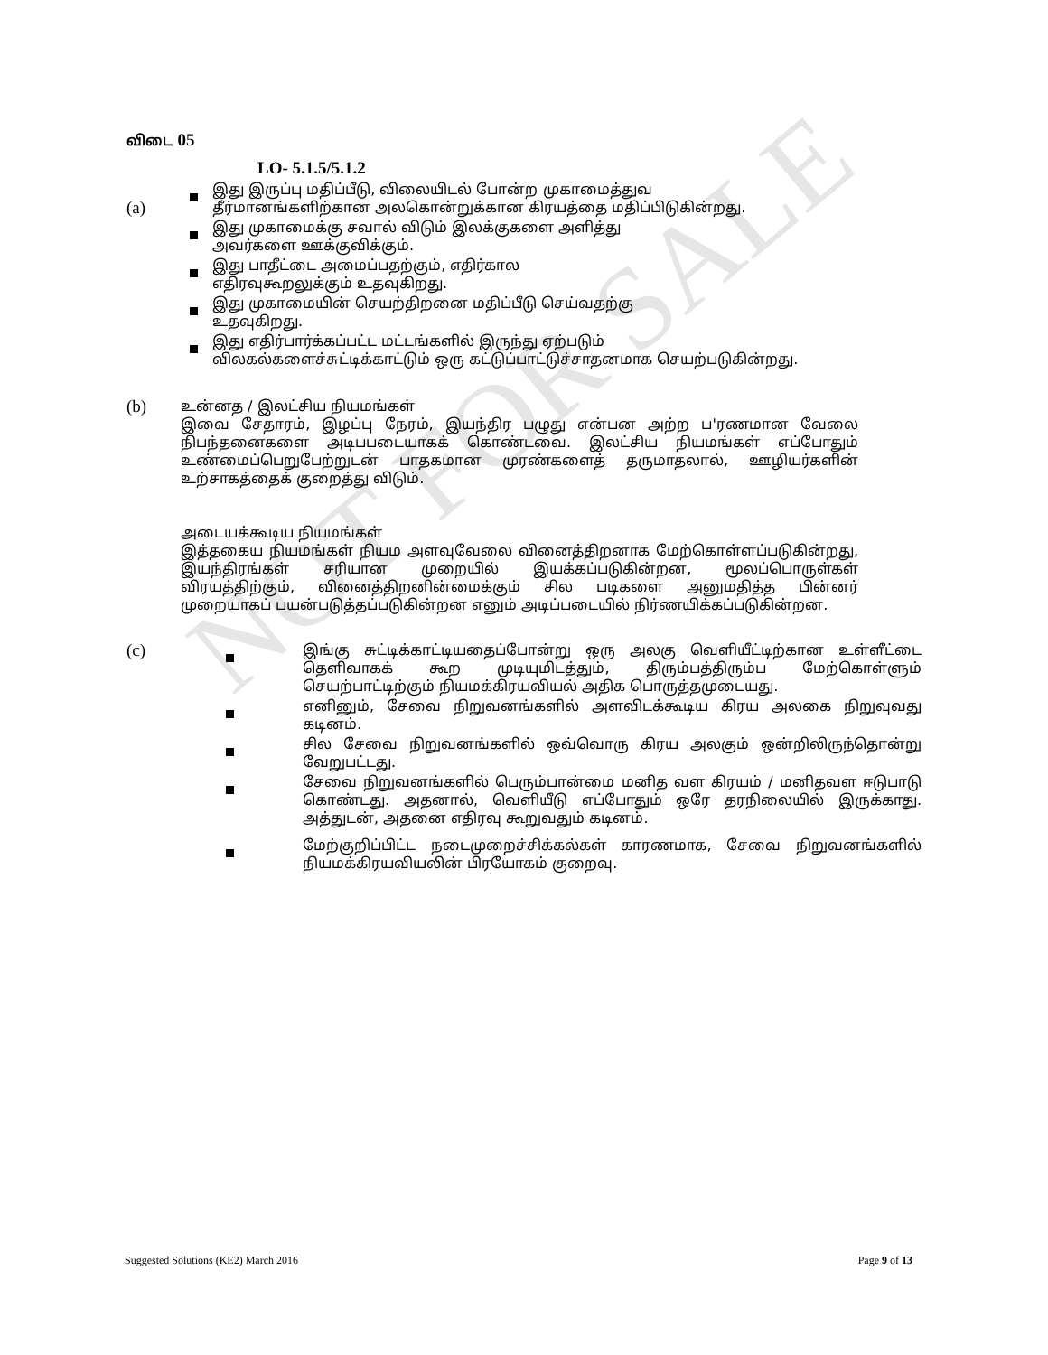NOT FOR SALE
விடை 05
LO- 5.1.5/5.1.2
(a)
இது இருப்பு மதிப்பீடு, விலையிடல் போன்ற முகாமைத்துவ
தீர்மானங்களிற்கான அலகொன்றுக்கான கிரயத்தை மதிப்பிடுகின்றது.
இது முகாமைக்கு சவால் விடும் இலக்குகளை அளித்து
அவர்களை ஊக்குவிக்கும்.
இது பாதீட்டை அமைப்பதற்கும், எதிர்கால
எதிரவுகூறலுக்கும் உதவுகிறது.
இது முகாமையின் செயற்திறனை மதிப்பீடு செய்வதற்கு
உதவுகிறது.
இது எதிர்பார்க்கப்பட்ட மட்டங்களில் இருந்து ஏற்படும்
விலகல்களைச்சுட்டிக்காட்டும் ஒரு கட்டுப்பாட்டுச்சாதனமாக செயற்படுகின்றது.
(b)
உன்னத / இலட்சிய நியமங்கள்
இவை சேதாரம், இழப்பு நேரம், இயந்திர பழுது என்பன அற்ற ப'ரணமான வேலை நிபந்தனைகளை அடிபபடையாகக் கொண்டவை. இலட்சிய நியமங்கள் எப்போதும் உண்மைப்பெறுபேற்றுடன் பாதகமான முரண்களைத் தருமாதலால், ஊழியர்களின் உற்சாகத்தைக் குறைத்து விடும்.
அடையக்கூடிய நியமங்கள்
இத்தகைய நியமங்கள் நியம அளவுவேலை வினைத்திறனாக மேற்கொள்ளப்படுகின்றது, இயந்திரங்கள் சரியான முறையில் இயக்கப்படுகின்றன, மூலப்பொருள்கள் விரயத்திற்கும், வினைத்திறனின்மைக்கும் சில படிகளை அனுமதித்த பின்னர் முறையாகப் பயன்படுத்தப்படுகின்றன எனும் அடிப்படையில் நிர்ணயிக்கப்படுகின்றன.
(c)
இங்கு சுட்டிக்காட்டியதைப்போன்று ஒரு அலகு வெளியீட்டிற்கான உள்ளீட்டை தெளிவாகக் கூற முடியுமிடத்தும், திரும்பத்திரும்ப மேற்கொள்ளும் செயற்பாட்டிற்கும் நியமக்கிரயவியல் அதிக பொருத்தமுடையது.
எனினும், சேவை நிறுவனங்களில் அளவிடக்கூடிய கிரய அலகை நிறுவுவது கடினம்.
சில சேவை நிறுவனங்களில் ஒவ்வொரு கிரய அலகும் ஒன்றிலிருந்தொன்று வேறுபட்டது.
சேவை நிறுவனங்களில் பெரும்பான்மை மனித வள கிரயம் / மனிதவள ஈடுபாடு கொண்டது. அதனால், வெளியீடு எப்போதும் ஒரே தரநிலையில் இருக்காது. அத்துடன், அதனை எதிரவு கூறுவதும் கடினம்.
மேற்குறிப்பிட்ட நடைமுறைச்சிக்கல்கள் காரணமாக, சேவை நிறுவனங்களில் நியமக்கிரயவியலின் பிரயோகம் குறைவு.
Suggested Solutions (KE2) March 2016 Page 9 of 13